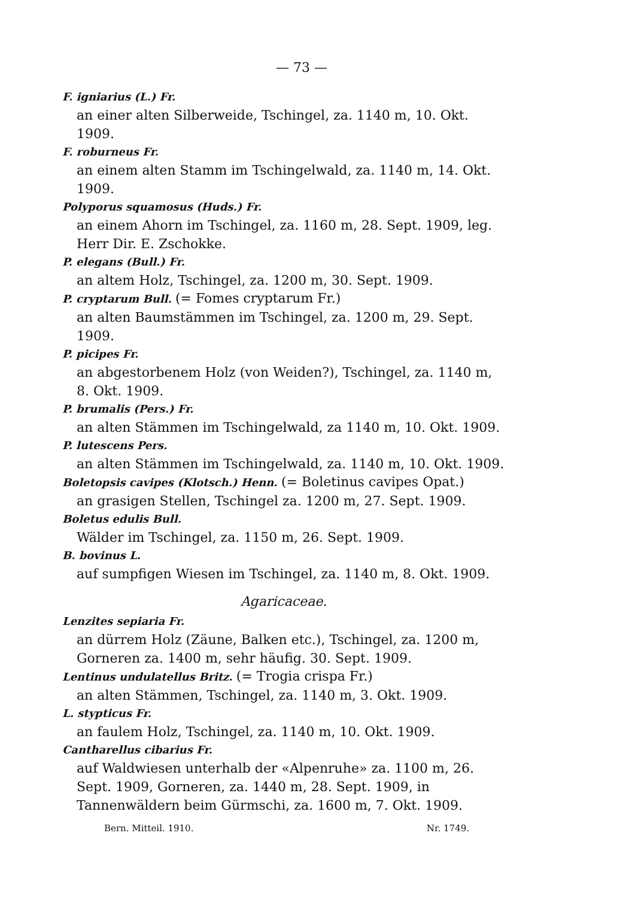— 73 —
F. igniarius (L.) Fr.
an einer alten Silberweide, Tschingel, za. 1140 m, 10. Okt. 1909.
F. roburneus Fr.
an einem alten Stamm im Tschingelwald, za. 1140 m, 14. Okt. 1909.
Polyporus squamosus (Huds.) Fr.
an einem Ahorn im Tschingel, za. 1160 m, 28. Sept. 1909, leg. Herr Dir. E. Zschokke.
P. elegans (Bull.) Fr.
an altem Holz, Tschingel, za. 1200 m, 30. Sept. 1909.
P. cryptarum Bull. (= Fomes cryptarum Fr.)
an alten Baumstämmen im Tschingel, za. 1200 m, 29. Sept. 1909.
P. picipes Fr.
an abgestorbenem Holz (von Weiden?), Tschingel, za. 1140 m, 8. Okt. 1909.
P. brumalis (Pers.) Fr.
an alten Stämmen im Tschingelwald, za 1140 m, 10. Okt. 1909.
P. lutescens Pers.
an alten Stämmen im Tschingelwald, za. 1140 m, 10. Okt. 1909.
Boletopsis cavipes (Klotsch.) Henn. (= Boletinus cavipes Opat.)
an grasigen Stellen, Tschingel za. 1200 m, 27. Sept. 1909.
Boletus edulis Bull.
Wälder im Tschingel, za. 1150 m, 26. Sept. 1909.
B. bovinus L.
auf sumpfigen Wiesen im Tschingel, za. 1140 m, 8. Okt. 1909.
Agaricaceae.
Lenzites sepiaria Fr.
an dürrem Holz (Zäune, Balken etc.), Tschingel, za. 1200 m, Gorneren za. 1400 m, sehr häufig. 30. Sept. 1909.
Lentinus undulatellus Britz. (= Trogia crispa Fr.)
an alten Stämmen, Tschingel, za. 1140 m, 3. Okt. 1909.
L. stypticus Fr.
an faulem Holz, Tschingel, za. 1140 m, 10. Okt. 1909.
Cantharellus cibarius Fr.
auf Waldwiesen unterhalb der «Alpenruhe» za. 1100 m, 26. Sept. 1909, Gorneren, za. 1440 m, 28. Sept. 1909, in Tannenwäldern beim Gürmschi, za. 1600 m, 7. Okt. 1909.
Bern. Mitteil. 1910. Nr. 1749.